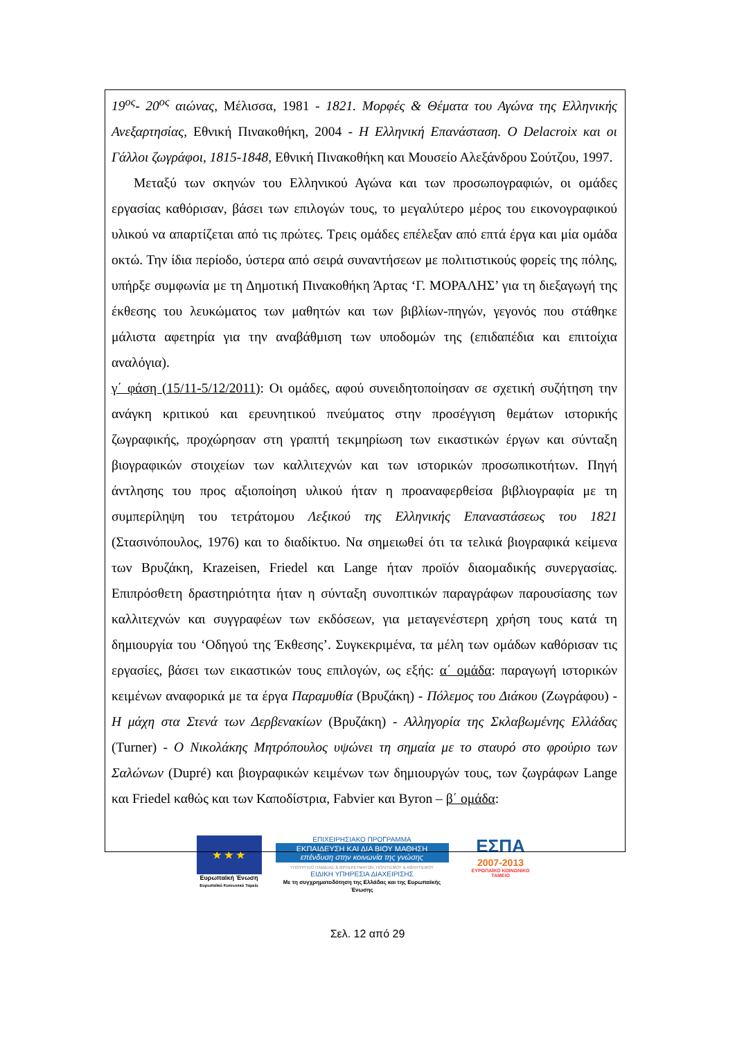19<sup>ος</sup>- 20<sup>ος</sup> αιώνας, Μέλισσα, 1981 - 1821. Μορφές & Θέματα του Αγώνα της Ελληνικής Ανεξαρτησίας, Εθνική Πινακοθήκη, 2004 - Η Ελληνική Επανάσταση. Ο Delacroix και οι Γάλλοι ζωγράφοι, 1815-1848, Εθνική Πινακοθήκη και Μουσείο Αλεξάνδρου Σούτζου, 1997.
Μεταξύ των σκηνών του Ελληνικού Αγώνα και των προσωπογραφιών, οι ομάδες εργασίας καθόρισαν, βάσει των επιλογών τους, το μεγαλύτερο μέρος του εικονογραφικού υλικού να απαρτίζεται από τις πρώτες. Τρεις ομάδες επέλεξαν από επτά έργα και μία ομάδα οκτώ. Την ίδια περίοδο, ύστερα από σειρά συναντήσεων με πολιτιστικούς φορείς της πόλης, υπήρξε συμφωνία με τη Δημοτική Πινακοθήκη Άρτας ‘Γ. ΜΟΡΑΛΗΣ’ για τη διεξαγωγή της έκθεσης του λευκώματος των μαθητών και των βιβλίων-πηγών, γεγονός που στάθηκε μάλιστα αφετηρία για την αναβάθμιση των υποδομών της (επιδαπέδια και επιτοίχια αναλόγια).
γ΄ φάση (15/11-5/12/2011): Οι ομάδες, αφού συνειδητοποίησαν σε σχετική συζήτηση την ανάγκη κριτικού και ερευνητικού πνεύματος στην προσέγγιση θεμάτων ιστορικής ζωγραφικής, προχώρησαν στη γραπτή τεκμηρίωση των εικαστικών έργων και σύνταξη βιογραφικών στοιχείων των καλλιτεχνών και των ιστορικών προσωπικοτήτων. Πηγή άντλησης του προς αξιοποίηση υλικού ήταν η προαναφερθείσα βιβλιογραφία με τη συμπερίληψη του τετράτομου Λεξικού της Ελληνικής Επαναστάσεως του 1821 (Στασινόπουλος, 1976) και το διαδίκτυο. Να σημειωθεί ότι τα τελικά βιογραφικά κείμενα των Βρυζάκη, Krazeisen, Friedel και Lange ήταν προϊόν διαομαδικής συνεργασίας. Επιπρόσθετη δραστηριότητα ήταν η σύνταξη συνοπτικών παραγράφων παρουσίασης των καλλιτεχνών και συγγραφέων των εκδόσεων, για μεταγενέστερη χρήση τους κατά τη δημιουργία του ‘Οδηγού της Έκθεσης’. Συγκεκριμένα, τα μέλη των ομάδων καθόρισαν τις εργασίες, βάσει των εικαστικών τους επιλογών, ως εξής: α΄ ομάδα: παραγωγή ιστορικών κειμένων αναφορικά με τα έργα Παραμυθία (Βρυζάκη) - Πόλεμος του Διάκου (Ζωγράφου) - Η μάχη στα Στενά των Δερβενακίων (Βρυζάκη) - Αλληγορία της Σκλαβωμένης Ελλάδας (Turner) - Ο Νικολάκης Μητρόπουλος υψώνει τη σημαία με το σταυρό στο φρούριο των Σαλώνων (Dupré) και βιογραφικών κειμένων των δημιουργών τους, των ζωγράφων Lange και Friedel καθώς και των Καποδίστρια, Fabvier και Byron – β΄ ομάδα:
★ ★ ★
Ευρωπαϊκή Ένωση
Ευρωπαϊκό Κοινωνικό Ταμείο
ΕΠΙΧΕΙΡΗΣΙΑΚΟ ΠΡΟΓΡΑΜΜΑ
ΕΚΠΑΙΔΕΥΣΗ ΚΑΙ ΔΙΑ ΒΙΟΥ ΜΑΘΗΣΗ
επένδυση στην κοινωνία της γνώσης
ΥΠΟΥΡΓΕΙΟ ΠΑΙΔΕΙΑΣ & ΘΡΗΣΚΕΥΜΑΤΩΝ, ΠΟΛΙΤΙΣΜΟΥ & ΑΘΛΗΤΙΣΜΟΥ
ΕΙΔΙΚΗ ΥΠΗΡΕΣΙΑ ΔΙΑΧΕΙΡΙΣΗΣ
Με τη συγχρηματοδότηση της Ελλάδας και της Ευρωπαϊκής Ένωσης
ΕΣΠΑ
2007-2013
ΕΥΡΩΠΑΪΚΟ ΚΟΙΝΩΝΙΚΟ ΤΑΜΕΙΟ
Σελ. 12 από 29